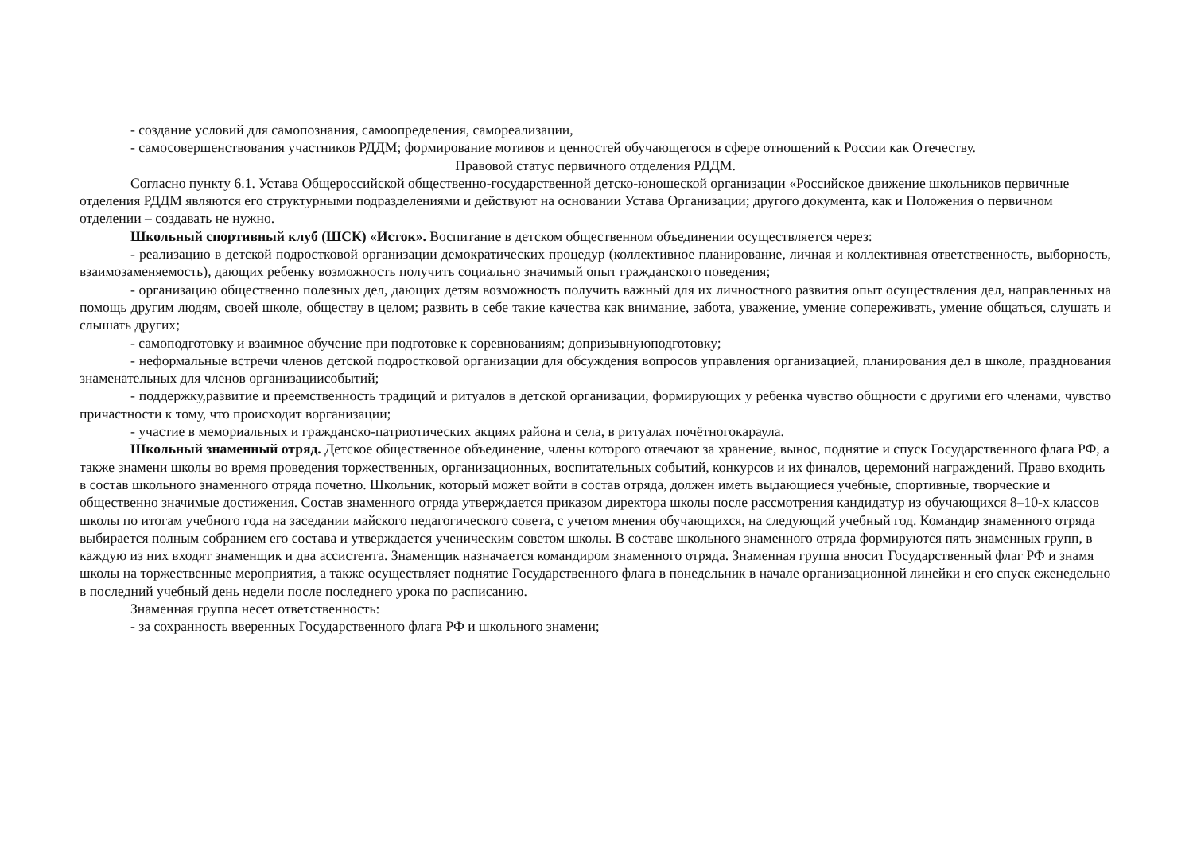- создание условий для самопознания, самоопределения, самореализации,
- самосовершенствования участников РДДМ; формирование мотивов и ценностей обучающегося в сфере отношений к России как Отечеству.
Правовой статус первичного отделения РДДМ.
Согласно пункту 6.1. Устава Общероссийской общественно-государственной детско-юношеской организации «Российское движение школьников первичные отделения РДДМ являются его структурными подразделениями и действуют на основании Устава Организации; другого документа, как и Положения о первичном отделении – создавать не нужно.
Школьный спортивный клуб (ШСК) «Исток». Воспитание в детском общественном объединении осуществляется через:
- реализацию в детской подростковой организации демократических процедур (коллективное планирование, личная и коллективная ответственность, выборность, взаимозаменяемость), дающих ребенку возможность получить социально значимый опыт гражданского поведения;
- организацию общественно полезных дел, дающих детям возможность получить важный для их личностного развития опыт осуществления дел, направленных на помощь другим людям, своей школе, обществу в целом; развить в себе такие качества как внимание, забота, уважение, умение сопереживать, умение общаться, слушать и слышать других;
- самоподготовку и взаимное обучение при подготовке к соревнованиям; допризывнуюподготовку;
- неформальные встречи членов детской подростковой организации для обсуждения вопросов управления организацией, планирования дел в школе, празднования знаменательных для членов организациисобытий;
- поддержку,развитие и преемственность традиций и ритуалов в детской организации, формирующих у ребенка чувство общности с другими его членами, чувство причастности к тому, что происходит ворганизации;
- участие в мемориальных и гражданско-патриотических акциях района и села, в ритуалах почётногокараула.
Школьный знаменный отряд. Детское общественное объединение, члены которого отвечают за хранение, вынос, поднятие и спуск Государственного флага РФ, а также знамени школы во время проведения торжественных, организационных, воспитательных событий, конкурсов и их финалов, церемоний награждений. Право входить в состав школьного знаменного отряда почетно. Школьник, который может войти в состав отряда, должен иметь выдающиеся учебные, спортивные, творческие и общественно значимые достижения. Состав знаменного отряда утверждается приказом директора школы после рассмотрения кандидатур из обучающихся 8–10-х классов школы по итогам учебного года на заседании майского педагогического совета, с учетом мнения обучающихся, на следующий учебный год. Командир знаменного отряда выбирается полным собранием его состава и утверждается ученическим советом школы. В составе школьного знаменного отряда формируются пять знаменных групп, в каждую из них входят знаменщик и два ассистента. Знаменщик назначается командиром знаменного отряда. Знаменная группа вносит Государственный флаг РФ и знамя школы на торжественные мероприятия, а также осуществляет поднятие Государственного флага в понедельник в начале организационной линейки и его спуск еженедельно в последний учебный день недели после последнего урока по расписанию.
Знаменная группа несет ответственность:
- за сохранность вверенных Государственного флага РФ и школьного знамени;